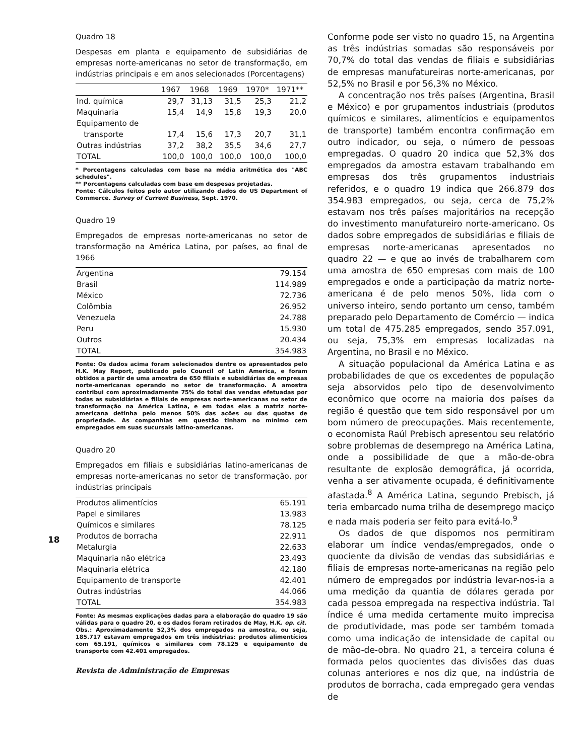18
Quadro 18
Despesas em planta e equipamento de subsidiárias de empresas norte-americanas no setor de transformação, em indústrias principais e em anos selecionados (Porcentagens)
| | 1967 | 1968 | 1969 | 1970* | 1971** |
| --- | --- | --- | --- | --- | --- |
| Ind. química | 29,7 | 31,13 | 31,5 | 25,3 | 21,2 |
| Maquinaria | 15,4 | 14,9 | 15,8 | 19,3 | 20,0 |
| Equipamento de | | | | | |
| transporte | 17,4 | 15,6 | 17,3 | 20,7 | 31,1 |
| Outras indústrias | 37,2 | 38,2 | 35,5 | 34,6 | 27,7 |
| TOTAL | 100,0 | 100,0 | 100,0 | 100,0 | 100,0 |
* Porcentagens calculadas com base na média aritmética dos "ABC schedules".
** Porcentagens calculadas com base em despesas projetadas.
Fonte: Cálculos feitos pelo autor utilizando dados do US Department of Commerce. Survey of Current Business, Sept. 1970.
Quadro 19
Empregados de empresas norte-americanas no setor de transformação na América Latina, por países, ao final de 1966
| Argentina | 79.154 |
| Brasil | 114.989 |
| México | 72.736 |
| Colômbia | 26.952 |
| Venezuela | 24.788 |
| Peru | 15.930 |
| Outros | 20.434 |
| TOTAL | 354.983 |
Fonte: Os dados acima foram selecionados dentre os apresentados pelo H.K. May Report, publicado pelo Council of Latin America, e foram obtidos a partir de uma amostra de 650 filiais e subsidiárias de empresas norte-americanas operando no setor de transformação. A amostra contribui com aproximadamente 75% do total das vendas efetuadas por todas as subsidiárias e filiais de empresas norte-americanas no setor de transformação na América Latina, e em todas elas a matriz norte-americana detinha pelo menos 50% das ações ou das quotas de propriedade. As companhias em questão tinham no mínimo cem empregados em suas sucursais latino-americanas.
Quadro 20
Empregados em filiais e subsidiárias latino-americanas de empresas norte-americanas no setor de transformação, por indústrias principais
| Produtos alimentícios | 65.191 |
| Papel e similares | 13.983 |
| Químicos e similares | 78.125 |
| Produtos de borracha | 22.911 |
| Metalurgia | 22.633 |
| Maquinaria não elétrica | 23.493 |
| Maquinaria elétrica | 42.180 |
| Equipamento de transporte | 42.401 |
| Outras indústrias | 44.066 |
| TOTAL | 354.983 |
Fonte: As mesmas explicações dadas para a elaboração do quadro 19 são válidas para o quadro 20, e os dados foram retirados de May, H.K. op. cit.
Obs.: Aproximadamente 52,3% dos empregados na amostra, ou seja, 185.717 estavam empregados em três indústrias: produtos alimentícios com 65.191, químicos e similares com 78.125 e equipamento de transporte com 42.401 empregados.
Revista de Administração de Empresas
Conforme pode ser visto no quadro 15, na Argentina as três indústrias somadas são responsáveis por 70,7% do total das vendas de filiais e subsidiárias de empresas manufatureiras norte-americanas, por 52,5% no Brasil e por 56,3% no México.
A concentração nos três países (Argentina, Brasil e México) e por grupamentos industriais (produtos químicos e similares, alimentícios e equipamentos de transporte) também encontra confirmação em outro indicador, ou seja, o número de pessoas empregadas. O quadro 20 indica que 52,3% dos empregados da amostra estavam trabalhando em empresas dos três grupamentos industriais referidos, e o quadro 19 indica que 266.879 dos 354.983 empregados, ou seja, cerca de 75,2% estavam nos três países majoritários na recepção do investimento manufatureiro norte-americano. Os dados sobre empregados de subsidiárias e filiais de empresas norte-americanas apresentados no quadro 22 — e que ao invés de trabalharem com uma amostra de 650 empresas com mais de 100 empregados e onde a participação da matriz norte-americana é de pelo menos 50%, lida com o universo inteiro, sendo portanto um censo, também preparado pelo Departamento de Comércio — indica um total de 475.285 empregados, sendo 357.091, ou seja, 75,3% em empresas localizadas na Argentina, no Brasil e no México.
A situação populacional da América Latina e as probabilidades de que os excedentes de população seja absorvidos pelo tipo de desenvolvimento econômico que ocorre na maioria dos países da região é questão que tem sido responsável por um bom número de preocupações. Mais recentemente, o economista Raúl Prebisch apresentou seu relatório sobre problemas de desemprego na América Latina, onde a possibilidade de que a mão-de-obra resultante de explosão demográfica, já ocorrida, venha a ser ativamente ocupada, é definitivamente afastada.<sup>8</sup> A América Latina, segundo Prebisch, já teria embarcado numa trilha de desemprego maciço e nada mais poderia ser feito para evitá-lo.<sup>9</sup>
Os dados de que dispomos nos permitiram elaborar um índice vendas/empregados, onde o quociente da divisão de vendas das subsidiárias e filiais de empresas norte-americanas na região pelo número de empregados por indústria levar-nos-ia a uma medição da quantia de dólares gerada por cada pessoa empregada na respectiva indústria. Tal índice é uma medida certamente muito imprecisa de produtividade, mas pode ser também tomada como uma indicação de intensidade de capital ou de mão-de-obra. No quadro 21, a terceira coluna é formada pelos quocientes das divisões das duas colunas anteriores e nos diz que, na indústria de produtos de borracha, cada empregado gera vendas de